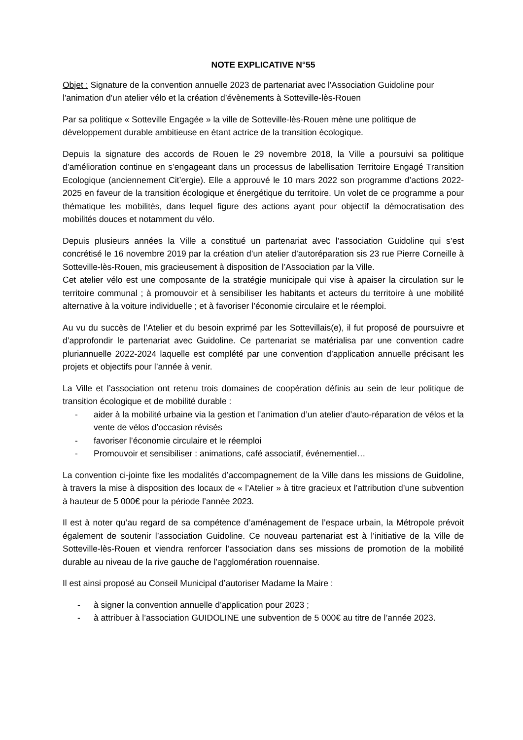NOTE EXPLICATIVE N°55
Objet : Signature de la convention annuelle 2023 de partenariat avec l'Association Guidoline pour l'animation d'un atelier vélo et la création d’évènements à Sotteville-lès-Rouen
Par sa politique « Sotteville Engagée » la ville de Sotteville-lès-Rouen mène une politique de développement durable ambitieuse en étant actrice de la transition écologique.
Depuis la signature des accords de Rouen le 29 novembre 2018, la Ville a poursuivi sa politique d’amélioration continue en s’engageant dans un processus de labellisation Territoire Engagé Transition Ecologique (anciennement Cit’ergie). Elle a approuvé le 10 mars 2022 son programme d’actions 2022-2025 en faveur de la transition écologique et énergétique du territoire. Un volet de ce programme a pour thématique les mobilités, dans lequel figure des actions ayant pour objectif la démocratisation des mobilités douces et notamment du vélo.
Depuis plusieurs années la Ville a constitué un partenariat avec l’association Guidoline qui s’est concrétisé le 16 novembre 2019 par la création d’un atelier d’autoréparation sis 23 rue Pierre Corneille à Sotteville-lès-Rouen, mis gracieusement à disposition de l’Association par la Ville.
Cet atelier vélo est une composante de la stratégie municipale qui vise à apaiser la circulation sur le territoire communal ; à promouvoir et à sensibiliser les habitants et acteurs du territoire à une mobilité alternative à la voiture individuelle ; et à favoriser l’économie circulaire et le réemploi.
Au vu du succès de l’Atelier et du besoin exprimé par les Sottevillais(e), il fut proposé de poursuivre et d’approfondir le partenariat avec Guidoline. Ce partenariat se matérialisa par une convention cadre pluriannuelle 2022-2024 laquelle est complété par une convention d’application annuelle précisant les projets et objectifs pour l’année à venir.
La Ville et l’association ont retenu trois domaines de coopération définis au sein de leur politique de transition écologique et de mobilité durable :
- aider à la mobilité urbaine via la gestion et l’animation d’un atelier d’auto-réparation de vélos et la vente de vélos d’occasion révisés
- favoriser l’économie circulaire et le réemploi
- Promouvoir et sensibiliser : animations, café associatif, événementiel…
La convention ci-jointe fixe les modalités d’accompagnement de la Ville dans les missions de Guidoline, à travers la mise à disposition des locaux de « l’Atelier » à titre gracieux et l’attribution d’une subvention à hauteur de 5 000€ pour la période l’année 2023.
Il est à noter qu’au regard de sa compétence d’aménagement de l’espace urbain, la Métropole prévoit également de soutenir l’association Guidoline. Ce nouveau partenariat est à l’initiative de la Ville de Sotteville-lès-Rouen et viendra renforcer l’association dans ses missions de promotion de la mobilité durable au niveau de la rive gauche de l’agglomération rouennaise.
Il est ainsi proposé au Conseil Municipal d’autoriser Madame la Maire :
- à signer la convention annuelle d’application pour 2023 ;
- à attribuer à l’association GUIDOLINE une subvention de 5 000€ au titre de l’année 2023.